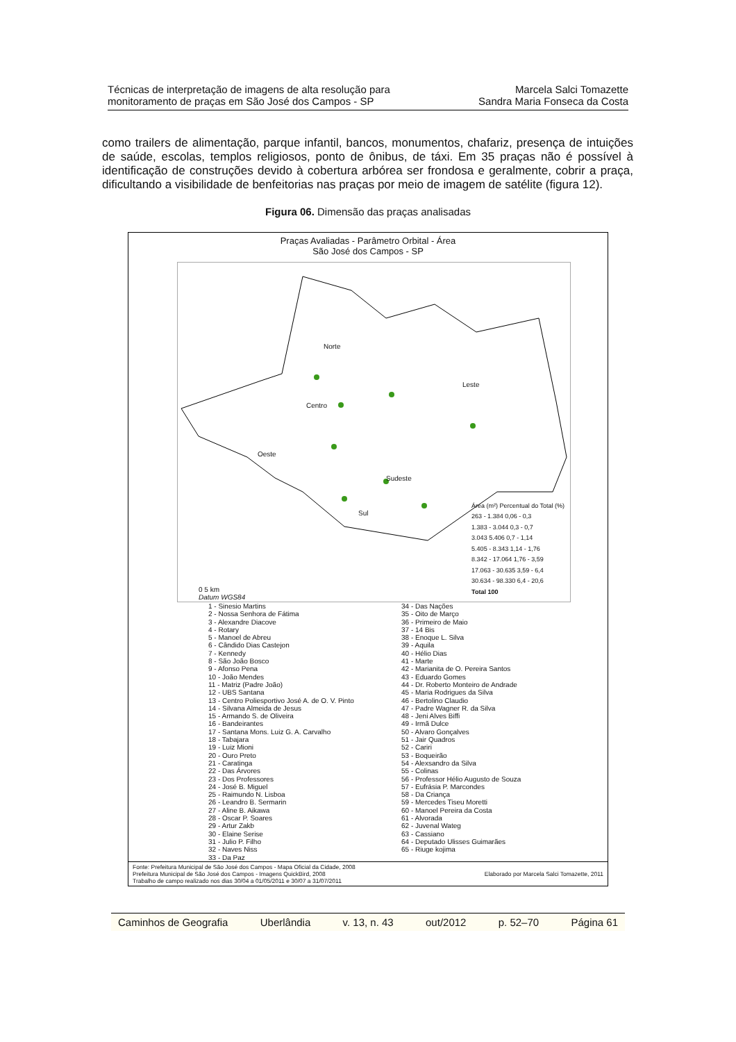Técnicas de interpretação de imagens de alta resolução para
monitoramento de praças em São José dos Campos - SP
Marcela Salci Tomazette
Sandra Maria Fonseca da Costa
como trailers de alimentação, parque infantil, bancos, monumentos, chafariz, presença de intuições de saúde, escolas, templos religiosos, ponto de ônibus, de táxi. Em 35 praças não é possível à identificação de construções devido à cobertura arbórea ser frondosa e geralmente, cobrir a praça, dificultando a visibilidade de benfeitorias nas praças por meio de imagem de satélite (figura 12).
Figura 06. Dimensão das praças analisadas
Praças Avaliadas - Parâmetro Orbital - Área
São José dos Campos - SP
Norte
Leste
Centro
Oeste
Sudeste
Sul
0 5 km
Datum WGS84
Área (m²) Percentual do Total (%)
263 - 1.384 0,06 - 0,3
1.383 - 3.044 0,3 - 0,7
3.043 5.406 0,7 - 1,14
5.405 - 8.343 1,14 - 1,76
8.342 - 17.064 1,76 - 3,59
17.063 - 30.635 3,59 - 6,4
30.634 - 98.330 6,4 - 20,6
Total 100
1 - Sinesio Martins
2 - Nossa Senhora de Fátima
3 - Alexandre Diacove
4 - Rotary
5 - Manoel de Abreu
6 - Cândido Dias Castejon
7 - Kennedy
8 - São João Bosco
9 - Afonso Pena
10 - João Mendes
11 - Matriz (Padre João)
12 - UBS Santana
13 - Centro Poliesportivo José A. de O. V. Pinto
14 - Silvana Almeida de Jesus
15 - Armando S. de Oliveira
16 - Bandeirantes
17 - Santana Mons. Luiz G. A. Carvalho
18 - Tabajara
19 - Luiz Mioni
20 - Ouro Preto
21 - Caratinga
22 - Das Árvores
23 - Dos Professores
24 - José B. Miguel
25 - Raimundo N. Lisboa
26 - Leandro B. Sermarin
27 - Aline B. Aikawa
28 - Oscar P. Soares
29 - Artur Zakb
30 - Elaine Serise
31 - Julio P. Filho
32 - Naves Niss
33 - Da Paz
34 - Das Nações
35 - Oito de Março
36 - Primeiro de Maio
37 - 14 Bis
38 - Enoque L. Silva
39 - Aquila
40 - Hélio Dias
41 - Marte
42 - Marianita de O. Pereira Santos
43 - Eduardo Gomes
44 - Dr. Roberto Monteiro de Andrade
45 - Maria Rodrigues da Silva
46 - Bertolino Claudio
47 - Padre Wagner R. da Silva
48 - Jeni Alves Biffi
49 - Irmã Dulce
50 - Alvaro Gonçalves
51 - Jair Quadros
52 - Cariri
53 - Boqueirão
54 - Alexsandro da Silva
55 - Colinas
56 - Professor Hélio Augusto de Souza
57 - Eufrásia P. Marcondes
58 - Da Criança
59 - Mercedes Tiseu Moretti
60 - Manoel Pereira da Costa
61 - Alvorada
62 - Juvenal Wateg
63 - Cassiano
64 - Deputado Ulisses Guimarães
65 - Riuge kojima
Fonte: Prefeitura Municipal de São José dos Campos - Mapa Oficial da Cidade, 2008
Prefeitura Municipal de São José dos Campos - Imagens QuickBird, 2008
Trabalho de campo realizado nos dias 30/04 a 01/05/2011 e 30/07 a 31/07/2011
Elaborado por Marcela Salci Tomazette, 2011
Caminhos de Geografia Uberlândia v. 13, n. 43 out/2012 p. 52–70 Página 61